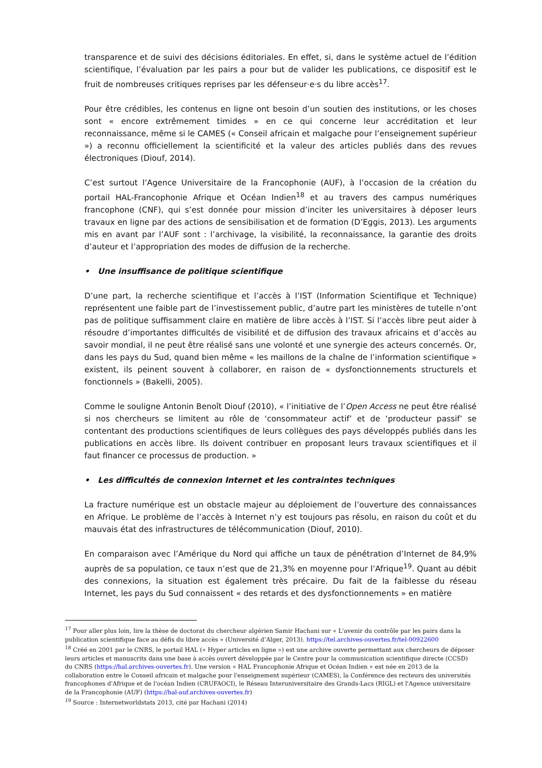transparence et de suivi des décisions éditoriales. En effet, si, dans le système actuel de l’édition scientifique, l’évaluation par les pairs a pour but de valider les publications, ce dispositif est le fruit de nombreuses critiques reprises par les défenseur·e·s du libre accès<sup>17</sup>.
Pour être crédibles, les contenus en ligne ont besoin d’un soutien des institutions, or les choses sont « encore extrêmement timides » en ce qui concerne leur accréditation et leur reconnaissance, même si le CAMES (« Conseil africain et malgache pour l’enseignement supérieur ») a reconnu officiellement la scientificité et la valeur des articles publiés dans des revues électroniques (Diouf, 2014).
C’est surtout l’Agence Universitaire de la Francophonie (AUF), à l’occasion de la création du portail HAL-Francophonie Afrique et Océan Indien<sup>18</sup> et au travers des campus numériques francophone (CNF), qui s’est donnée pour mission d’inciter les universitaires à déposer leurs travaux en ligne par des actions de sensibilisation et de formation (D’Eggis, 2013). Les arguments mis en avant par l’AUF sont : l’archivage, la visibilité, la reconnaissance, la garantie des droits d’auteur et l’appropriation des modes de diffusion de la recherche.
• Une insuffisance de politique scientifique
D’une part, la recherche scientifique et l’accès à l’IST (Information Scientifique et Technique) représentent une faible part de l’investissement public, d’autre part les ministères de tutelle n’ont pas de politique suffisamment claire en matière de libre accès à l’IST. Si l’accès libre peut aider à résoudre d’importantes difficultés de visibilité et de diffusion des travaux africains et d’accès au savoir mondial, il ne peut être réalisé sans une volonté et une synergie des acteurs concernés. Or, dans les pays du Sud, quand bien même « les maillons de la chaîne de l’information scientifique » existent, ils peinent souvent à collaborer, en raison de « dysfonctionnements structurels et fonctionnels » (Bakelli, 2005).
Comme le souligne Antonin Benoît Diouf (2010), « l’initiative de l’Open Access ne peut être réalisé si nos chercheurs se limitent au rôle de ‘consommateur actif’ et de ‘producteur passif’ se contentant des productions scientifiques de leurs collègues des pays développés publiés dans les publications en accès libre. Ils doivent contribuer en proposant leurs travaux scientifiques et il faut financer ce processus de production. »
• Les difficultés de connexion Internet et les contraintes techniques
La fracture numérique est un obstacle majeur au déploiement de l’ouverture des connaissances en Afrique. Le problème de l’accès à Internet n’y est toujours pas résolu, en raison du coût et du mauvais état des infrastructures de télécommunication (Diouf, 2010).
En comparaison avec l’Amérique du Nord qui affiche un taux de pénétration d’Internet de 84,9% auprès de sa population, ce taux n’est que de 21,3% en moyenne pour l’Afrique<sup>19</sup>. Quant au débit des connexions, la situation est également très précaire. Du fait de la faiblesse du réseau Internet, les pays du Sud connaissent « des retards et des dysfonctionnements » en matière
<sup>17</sup> Pour aller plus loin, lire la thèse de doctorat du chercheur algérien Samir Hachani sur « L'avenir du contrôle par les pairs dans la publication scientifique face au défis du libre accès » (Université d’Alger, 2013). https://tel.archives-ouvertes.fr/tel-00922600
<sup>18</sup> Créé en 2001 par le CNRS, le portail HAL (« Hyper articles en ligne ») est une archive ouverte permettant aux chercheurs de déposer leurs articles et manuscrits dans une base à accès ouvert développée par le Centre pour la communication scientifique directe (CCSD) du CNRS (https://hal.archives-ouvertes.fr). Une version « HAL Francophonie Afrique et Océan Indien » est née en 2013 de la collaboration entre le Conseil africain et malgache pour l'enseignement supérieur (CAMES), la Conférence des recteurs des universités francophones d'Afrique et de l'océan Indien (CRUFAOCI), le Réseau Interuniversitaire des Grands-Lacs (RIGL) et l'Agence universitaire de la Francophonie (AUF) (https://hal-auf.archives-ouvertes.fr)
<sup>19</sup> Source : Internetworldstats 2013, cité par Hachani (2014)